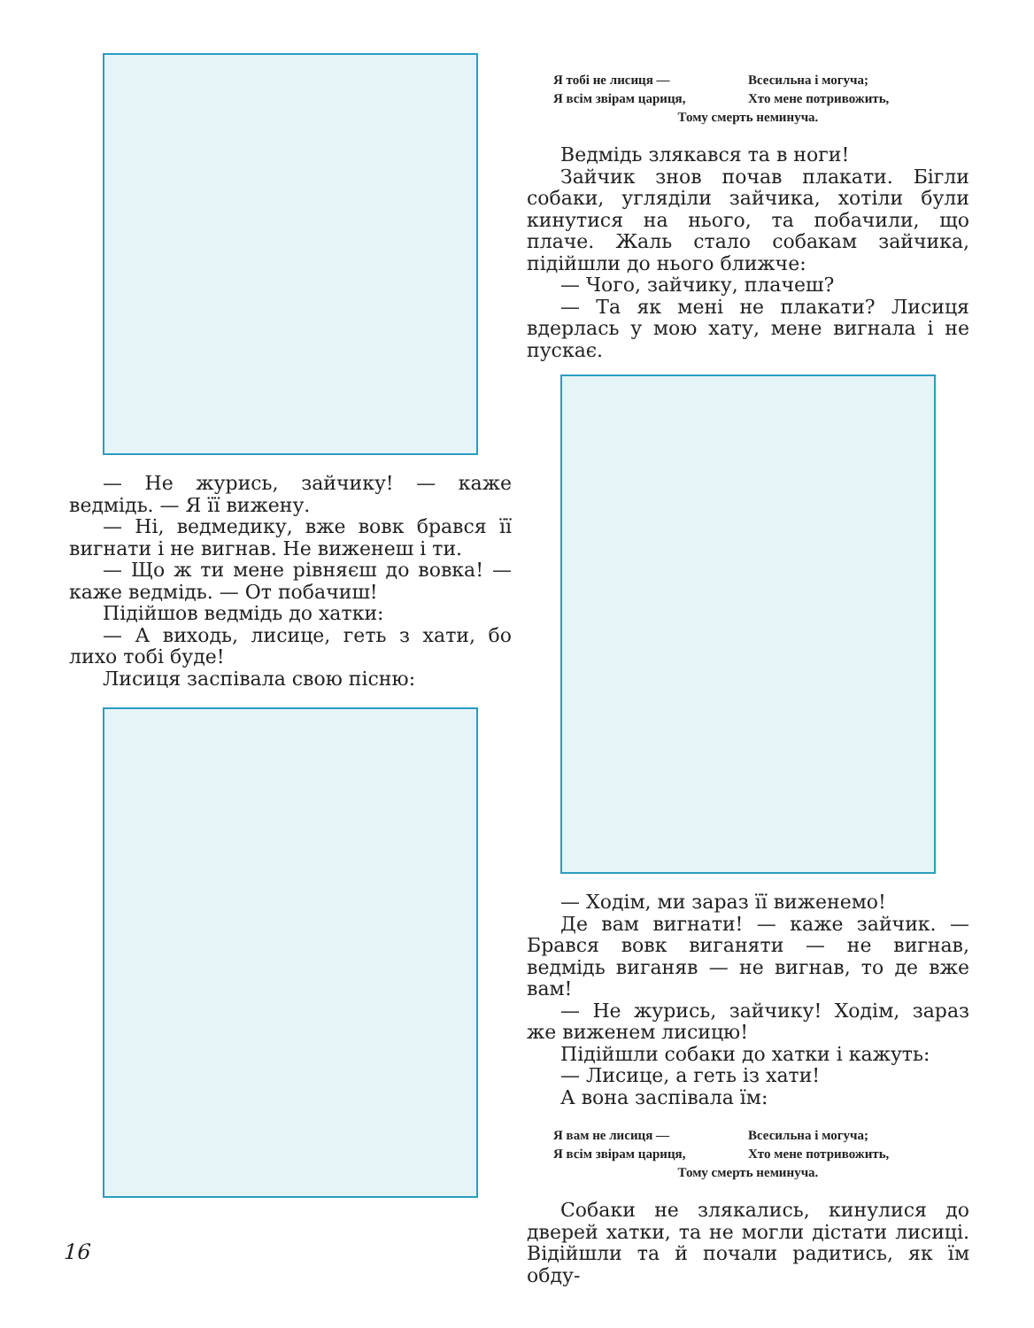— Не журись, зайчику! — каже ведмідь. — Я її вижену.
— Ні, ведмедику, вже вовк брався її вигнати і не вигнав. Не виженеш і ти.
— Що ж ти мене рівняєш до вовка! — каже ведмідь. — От побачиш!
Підійшов ведмідь до хатки:
— А виходь, лисице, геть з хати, бо лихо тобі буде!
Лисиця заспівала свою пісню:
Я тобі не лисиця — Всесильна і могуча; Я всім звірам цариця, Хто мене потривожить, Тому смерть неминуча.
Ведмідь злякався та в ноги!
Зайчик знов почав плакати. Бігли собаки, угляділи зайчика, хотіли були кинутися на нього, та побачили, що плаче. Жаль стало собакам зайчика, підійшли до нього ближче:
— Чого, зайчику, плачеш?
— Та як мені не плакати? Лисиця вдерлась у мою хату, мене вигнала і не пускає.
— Ходім, ми зараз її виженемо!
Де вам вигнати! — каже зайчик. — Брався вовк виганяти — не вигнав, ведмідь виганяв — не вигнав, то де вже вам!
— Не журись, зайчику! Ходім, зараз же виженем лисицю!
Підійшли собаки до хатки і кажуть:
— Лисице, а геть із хати!
А вона заспівала їм:
Я вам не лисиця — Всесильна і могуча; Я всім звірам цариця, Хто мене потривожить, Тому смерть неминуча.
Собаки не злякались, кинулися до дверей хатки, та не могли дістати лисиці. Відійшли та й почали радитись, як їм обду-
16